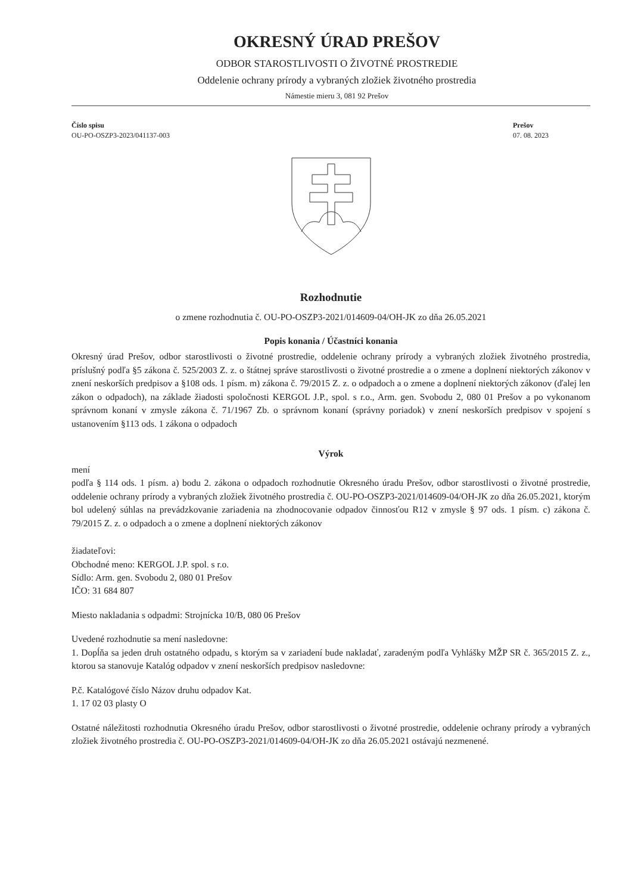OKRESNÝ ÚRAD PREŠOV
ODBOR STAROSTLIVOSTI O ŽIVOTNÉ PROSTREDIE
Oddelenie ochrany prírody a vybraných zložiek životného prostredia
Námestie mieru 3, 081 92 Prešov
Číslo spisu
OU-PO-OSZP3-2023/041137-003
Prešov
07. 08. 2023
Rozhodnutie
o zmene rozhodnutia č. OU-PO-OSZP3-2021/014609-04/OH-JK zo dňa 26.05.2021
Popis konania / Účastníci konania
Okresný úrad Prešov, odbor starostlivosti o životné prostredie, oddelenie ochrany prírody a vybraných zložiek životného prostredia, príslušný podľa §5 zákona č. 525/2003 Z. z. o štátnej správe starostlivosti o životné prostredie a o zmene a doplnení niektorých zákonov v znení neskorších predpisov a §108 ods. 1 písm. m) zákona č. 79/2015 Z. z. o odpadoch a o zmene a doplnení niektorých zákonov (ďalej len zákon o odpadoch), na základe žiadosti spoločnosti KERGOL J.P., spol. s r.o., Arm. gen. Svobodu 2, 080 01 Prešov a po vykonanom správnom konaní v zmysle zákona č. 71/1967 Zb. o správnom konaní (správny poriadok) v znení neskorších predpisov v spojení s ustanovením §113 ods. 1 zákona o odpadoch
Výrok
mení
podľa § 114 ods. 1 písm. a) bodu 2. zákona o odpadoch rozhodnutie Okresného úradu Prešov, odbor starostlivosti o životné prostredie, oddelenie ochrany prírody a vybraných zložiek životného prostredia č. OU-PO-OSZP3-2021/014609-04/OH-JK zo dňa 26.05.2021, ktorým bol udelený súhlas na prevádzkovanie zariadenia na zhodnocovanie odpadov činnosťou R12 v zmysle § 97 ods. 1 písm. c) zákona č. 79/2015 Z. z. o odpadoch a o zmene a doplnení niektorých zákonov
žiadateľovi:
Obchodné meno: KERGOL J.P. spol. s r.o.
Sídlo: Arm. gen. Svobodu 2, 080 01 Prešov
IČO: 31 684 807
Miesto nakladania s odpadmi: Strojnícka 10/B, 080 06 Prešov
Uvedené rozhodnutie sa mení nasledovne:
1. Dopĺňa sa jeden druh ostatného odpadu, s ktorým sa v zariadení bude nakladať, zaradeným podľa Vyhlášky MŽP SR č. 365/2015 Z. z., ktorou sa stanovuje Katalóg odpadov v znení neskorších predpisov nasledovne:
P.č. Katalógové číslo Názov druhu odpadov Kat.
1. 17 02 03 plasty O
Ostatné náležitosti rozhodnutia Okresného úradu Prešov, odbor starostlivosti o životné prostredie, oddelenie ochrany prírody a vybraných zložiek životného prostredia č. OU-PO-OSZP3-2021/014609-04/OH-JK zo dňa 26.05.2021 ostávajú nezmenené.